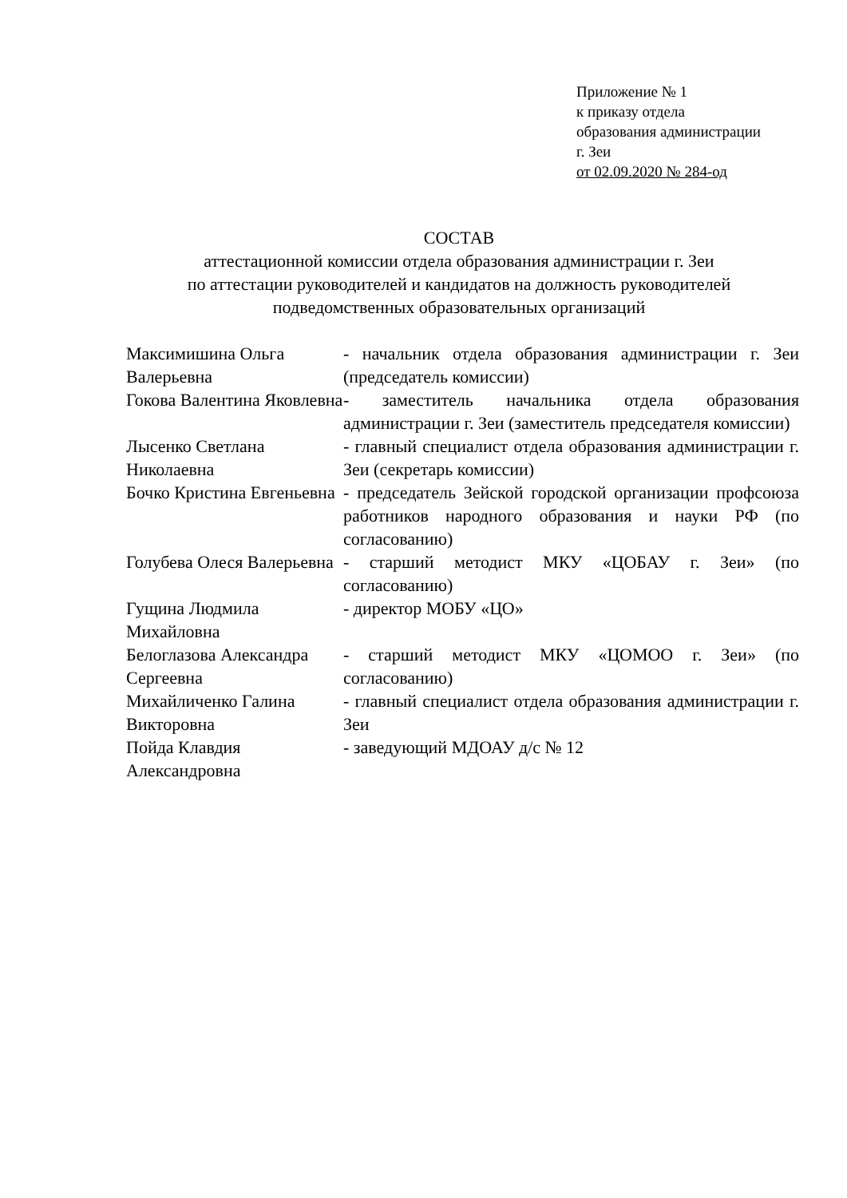Приложение № 1
к приказу отдела
образования администрации
г. Зеи
от 02.09.2020 № 284-од
СОСТАВ
аттестационной комиссии отдела образования администрации г. Зеи
по аттестации руководителей и кандидатов на должность руководителей
подведомственных образовательных организаций
| Максимишина Ольга Валерьевна | - начальник отдела образования администрации г. Зеи (председатель комиссии) |
| Гокова Валентина Яковлевна | - заместитель начальника отдела образования администрации г. Зеи (заместитель председателя комиссии) |
| Лысенко Светлана Николаевна | - главный специалист отдела образования администрации г. Зеи (секретарь комиссии) |
| Бочко Кристина Евгеньевна | - председатель Зейской городской организации профсоюза работников народного образования и науки РФ (по согласованию) |
| Голубева Олеся Валерьевна | - старший методист МКУ «ЦОБАУ г. Зеи» (по согласованию) |
| Гущина Людмила Михайловна | - директор МОБУ «ЦО» |
| Белоглазова Александра Сергеевна | - старший методист МКУ «ЦОМОО г. Зеи» (по согласованию) |
| Михайличенко Галина Викторовна | - главный специалист отдела образования администрации г. Зеи |
| Пойда Клавдия Александровна | - заведующий МДОАУ д/с № 12 |